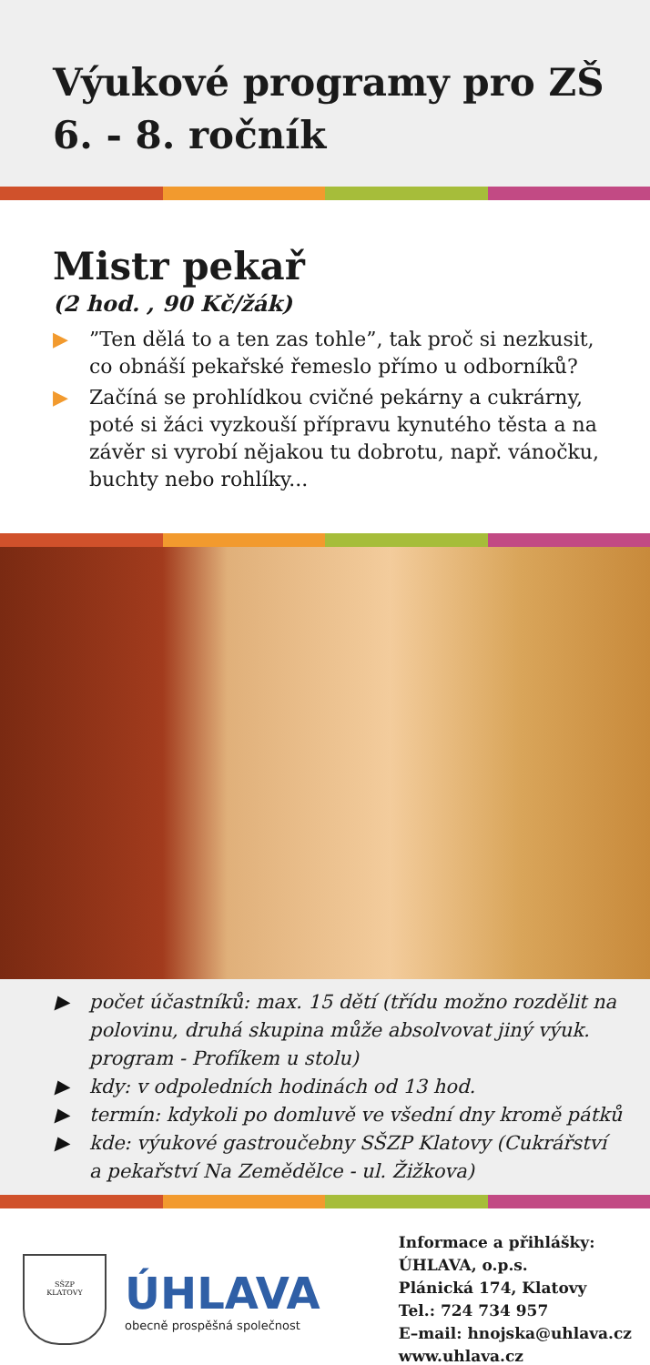Výukové programy pro ZŠ
6. - 8. ročník
Mistr pekař
(2 hod. , 90 Kč/žák)
▶”Ten dělá to a ten zas tohle”, tak proč si nezkusit, co obnáší pekařské řemeslo přímo u odborníků?
▶ Začíná se prohlídkou cvičné pekárny a cukrárny, poté si žáci vyzkouší přípravu kynutého těsta a na závěr si vyrobí nějakou tu dobrotu, např. vánočku, buchty nebo rohlíky...
▶ počet účastníků: max. 15 dětí (třídu možno rozdělit na polovinu, druhá skupina může absolvovat jiný výuk. program - Profíkem u stolu)
▶ kdy: v odpoledních hodinách od 13 hod.
▶ termín: kdykoli po domluvě ve všední dny kromě pátků
▶ kde: výukové gastroučebny SŠZP Klatovy (Cukrářství a pekařství Na Zemědělce - ul. Žižkova)
SŠZP
KLATOVY
ÚHLAVA
obecně prospěšná společnost
Informace a přihlášky:
ÚHLAVA, o.p.s.
Plánická 174, Klatovy
Tel.: 724 734 957
E–mail: hnojska@uhlava.cz
www.uhlava.cz